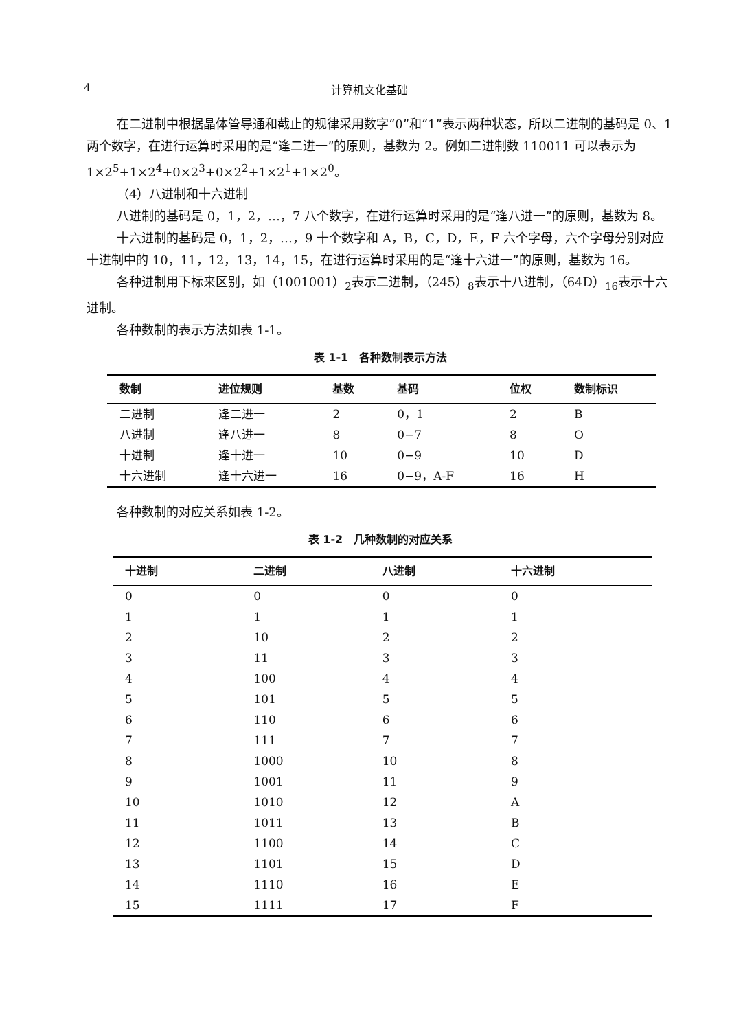4 计算机文化基础
在二进制中根据晶体管导通和截止的规律采用数字“0”和“1”表示两种状态，所以二进制的基码是 0、1 两个数字，在进行运算时采用的是“逢二进一”的原则，基数为 2。例如二进制数 110011 可以表示为 1×2<sup>5</sup>+1×2<sup>4</sup>+0×2<sup>3</sup>+0×2<sup>2</sup>+1×2<sup>1</sup>+1×2<sup>0</sup>。
（4）八进制和十六进制
八进制的基码是 0，1，2，…，7 八个数字，在进行运算时采用的是“逢八进一”的原则，基数为 8。
十六进制的基码是 0，1，2，…，9 十个数字和 A，B，C，D，E，F 六个字母，六个字母分别对应十进制中的 10，11，12，13，14，15，在进行运算时采用的是“逢十六进一”的原则，基数为 16。
各种进制用下标来区别，如（1001001）<sub>2</sub>表示二进制，（245）<sub>8</sub>表示十八进制，（64D）<sub>16</sub>表示十六进制。
各种数制的表示方法如表 1-1。
表 1-1　各种数制表示方法
| 数制 | 进位规则 | 基数 | 基码 | 位权 | 数制标识 |
| --- | --- | --- | --- | --- | --- |
| 二进制 | 逢二进一 | 2 | 0，1 | 2 | B |
| 八进制 | 逢八进一 | 8 | 0−7 | 8 | O |
| 十进制 | 逢十进一 | 10 | 0−9 | 10 | D |
| 十六进制 | 逢十六进一 | 16 | 0−9，A-F | 16 | H |
各种数制的对应关系如表 1-2。
表 1-2　几种数制的对应关系
| 十进制 | 二进制 | 八进制 | 十六进制 |
| --- | --- | --- | --- |
| 0 | 0 | 0 | 0 |
| 1 | 1 | 1 | 1 |
| 2 | 10 | 2 | 2 |
| 3 | 11 | 3 | 3 |
| 4 | 100 | 4 | 4 |
| 5 | 101 | 5 | 5 |
| 6 | 110 | 6 | 6 |
| 7 | 111 | 7 | 7 |
| 8 | 1000 | 10 | 8 |
| 9 | 1001 | 11 | 9 |
| 10 | 1010 | 12 | A |
| 11 | 1011 | 13 | B |
| 12 | 1100 | 14 | C |
| 13 | 1101 | 15 | D |
| 14 | 1110 | 16 | E |
| 15 | 1111 | 17 | F |